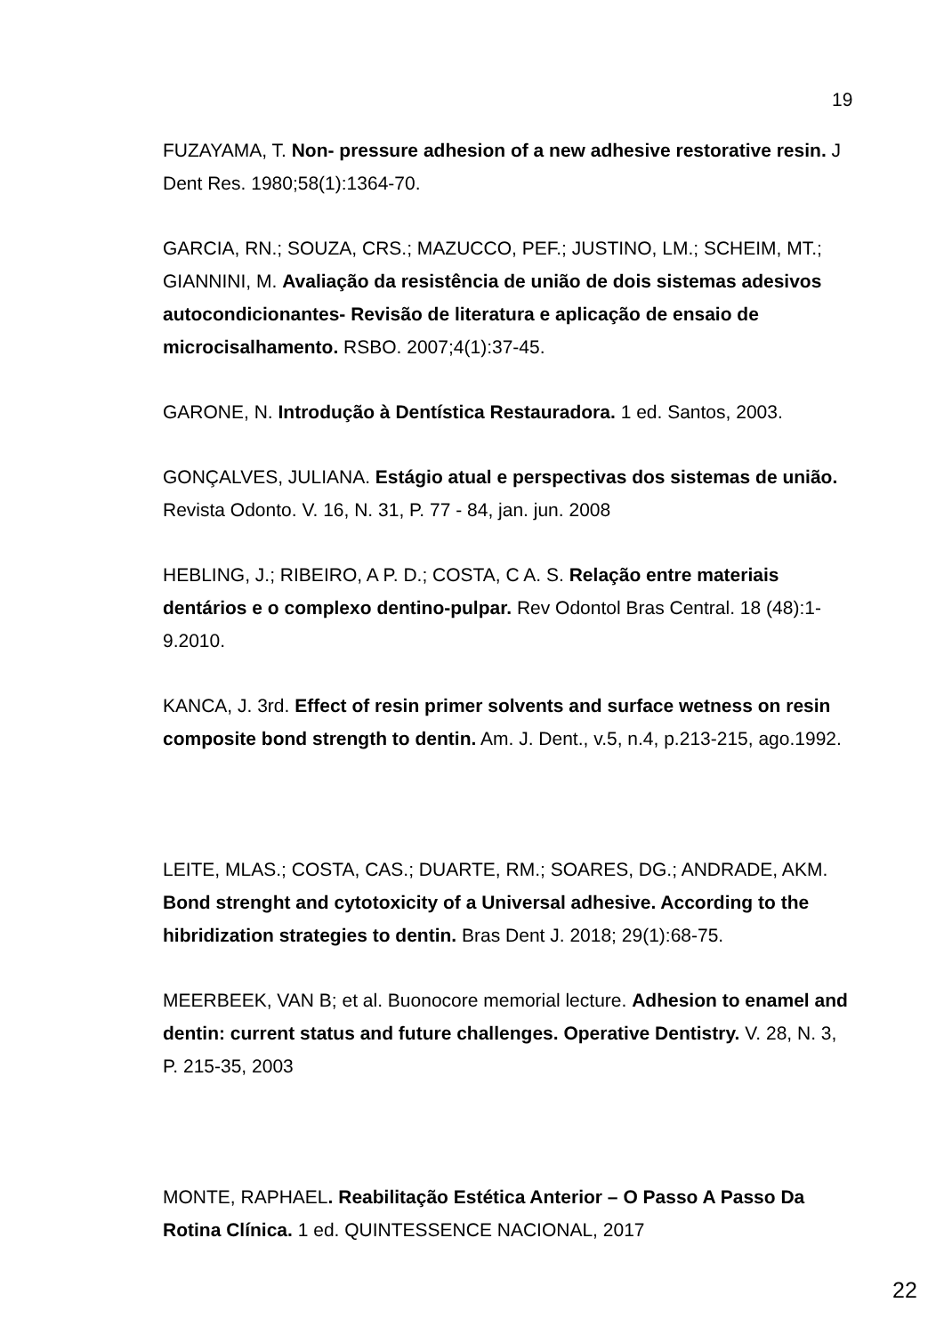19
FUZAYAMA, T. Non- pressure adhesion of a new adhesive restorative resin. J Dent Res. 1980;58(1):1364-70.
GARCIA, RN.; SOUZA, CRS.; MAZUCCO, PEF.; JUSTINO, LM.; SCHEIM, MT.; GIANNINI, M. Avaliação da resistência de união de dois sistemas adesivos autocondicionantes- Revisão de literatura e aplicação de ensaio de microcisalhamento. RSBO. 2007;4(1):37-45.
GARONE, N. Introdução à Dentística Restauradora. 1 ed. Santos, 2003.
GONÇALVES, JULIANA. Estágio atual e perspectivas dos sistemas de união. Revista Odonto. V. 16, N. 31, P. 77 - 84, jan. jun. 2008
HEBLING, J.; RIBEIRO, A P. D.; COSTA, C A. S. Relação entre materiais dentários e o complexo dentino-pulpar. Rev Odontol Bras Central. 18 (48):1-9.2010.
KANCA, J. 3rd. Effect of resin primer solvents and surface wetness on resin composite bond strength to dentin. Am. J. Dent., v.5, n.4, p.213-215, ago.1992.
LEITE, MLAS.; COSTA, CAS.; DUARTE, RM.; SOARES, DG.; ANDRADE, AKM. Bond strenght and cytotoxicity of a Universal adhesive. According to the hibridization strategies to dentin. Bras Dent J. 2018; 29(1):68-75.
MEERBEEK, VAN B; et al. Buonocore memorial lecture. Adhesion to enamel and dentin: current status and future challenges. Operative Dentistry. V. 28, N. 3, P. 215-35, 2003
MONTE, RAPHAEL. Reabilitação Estética Anterior – O Passo A Passo Da Rotina Clínica. 1 ed. QUINTESSENCE NACIONAL, 2017
22